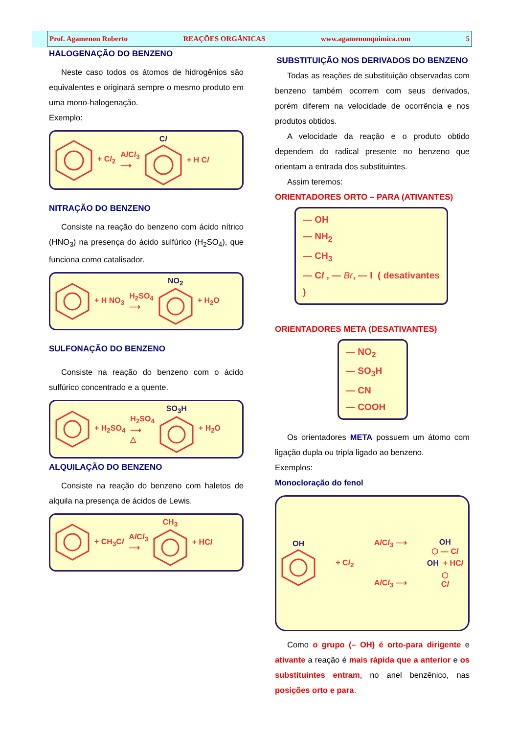Prof. Agamenon Roberto REAÇÕES ORGÂNICAS www.agamenonquimica.com 5
HALOGENAÇÃO DO BENZENO
Neste caso todos os átomos de hidrogênios são equivalentes e originará sempre o mesmo produto em uma mono-halogenação.
Exemplo:
+ Cl<sub>2</sub> Al Cl<sub>3</sub>
⟶
Cl + H Cl
NITRAÇÃO DO BENZENO
Consiste na reação do benzeno com ácido nítrico (HNO<sub>3</sub>) na presença do ácido sulfúrico (H<sub>2</sub>SO<sub>4</sub>), que funciona como catalisador.
+ H NO<sub>3</sub> H<sub>2</sub>SO<sub>4</sub>
⟶
NO<sub>2</sub> + H<sub>2</sub>O
SULFONAÇÃO DO BENZENO
Consiste na reação do benzeno com o ácido sulfúrico concentrado e a quente.
+ H<sub>2</sub>SO<sub>4</sub> H<sub>2</sub>SO<sub>4</sub>
⟶
△
SO<sub>3</sub>H + H<sub>2</sub>O
ALQUILAÇÃO DO BENZENO
Consiste na reação do benzeno com haletos de alquila na presença de ácidos de Lewis.
+ CH<sub>3</sub>Cl Al Cl<sub>3</sub>
⟶
CH<sub>3</sub> + HCl
SUBSTITUIÇÃO NOS DERIVADOS DO BENZENO
Todas as reações de substituição observadas com benzeno também ocorrem com seus derivados, porém diferem na velocidade de ocorrência e nos produtos obtidos.
A velocidade da reação e o produto obtido dependem do radical presente no benzeno que orientam a entrada dos substituintes.
Assim teremos:
ORIENTADORES ORTO – PARA (ATIVANTES)
— OH
— NH<sub>2</sub>
— CH<sub>3</sub>
— Cl , — Br, — I ( desativantes )
ORIENTADORES META (DESATIVANTES)
— NO<sub>2</sub>
— SO<sub>3</sub>H
— CN
— COOH
Os orientadores META possuem um átomo com ligação dupla ou tripla ligado ao benzeno.
Exemplos:
Monocloração do fenol
OH + Cl<sub>2</sub> Al Cl<sub>3</sub> ⟶
Al Cl<sub>3</sub> ⟶
OH
⬡ — Cl
OH + HCl
⬡
Cl
Como o grupo (– OH) é orto-para dirigente e ativante a reação é mais rápida que a anterior e os substituintes entram, no anel benzênico, nas posições orto e para.